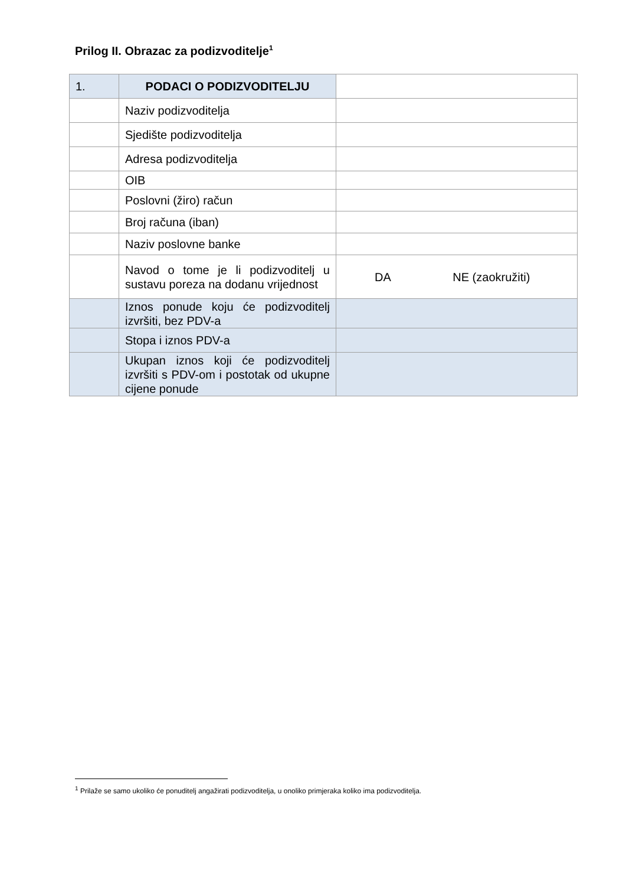Prilog II. Obrazac za podizvoditelje<sup>1</sup>
| 1. | PODACI O PODIZVODITELJU | |
| | Naziv podizvoditelja | |
| | Sjedište podizvoditelja | |
| | Adresa podizvoditelja | |
| | OIB | |
| | Poslovni (žiro) račun | |
| | Broj računa (iban) | |
| | Naziv poslovne banke | |
| | Navod o tome je li podizvoditelj u sustavu poreza na dodanu vrijednost | DA NE (zaokružiti) |
| | Iznos ponude koju će podizvoditelj izvršiti, bez PDV-a | |
| | Stopa i iznos PDV-a | |
| | Ukupan iznos koji će podizvoditelj izvršiti s PDV-om i postotak od ukupne cijene ponude | |
<sup>1</sup> Prilaže se samo ukoliko će ponuditelj angažirati podizvoditelja, u onoliko primjeraka koliko ima podizvoditelja.